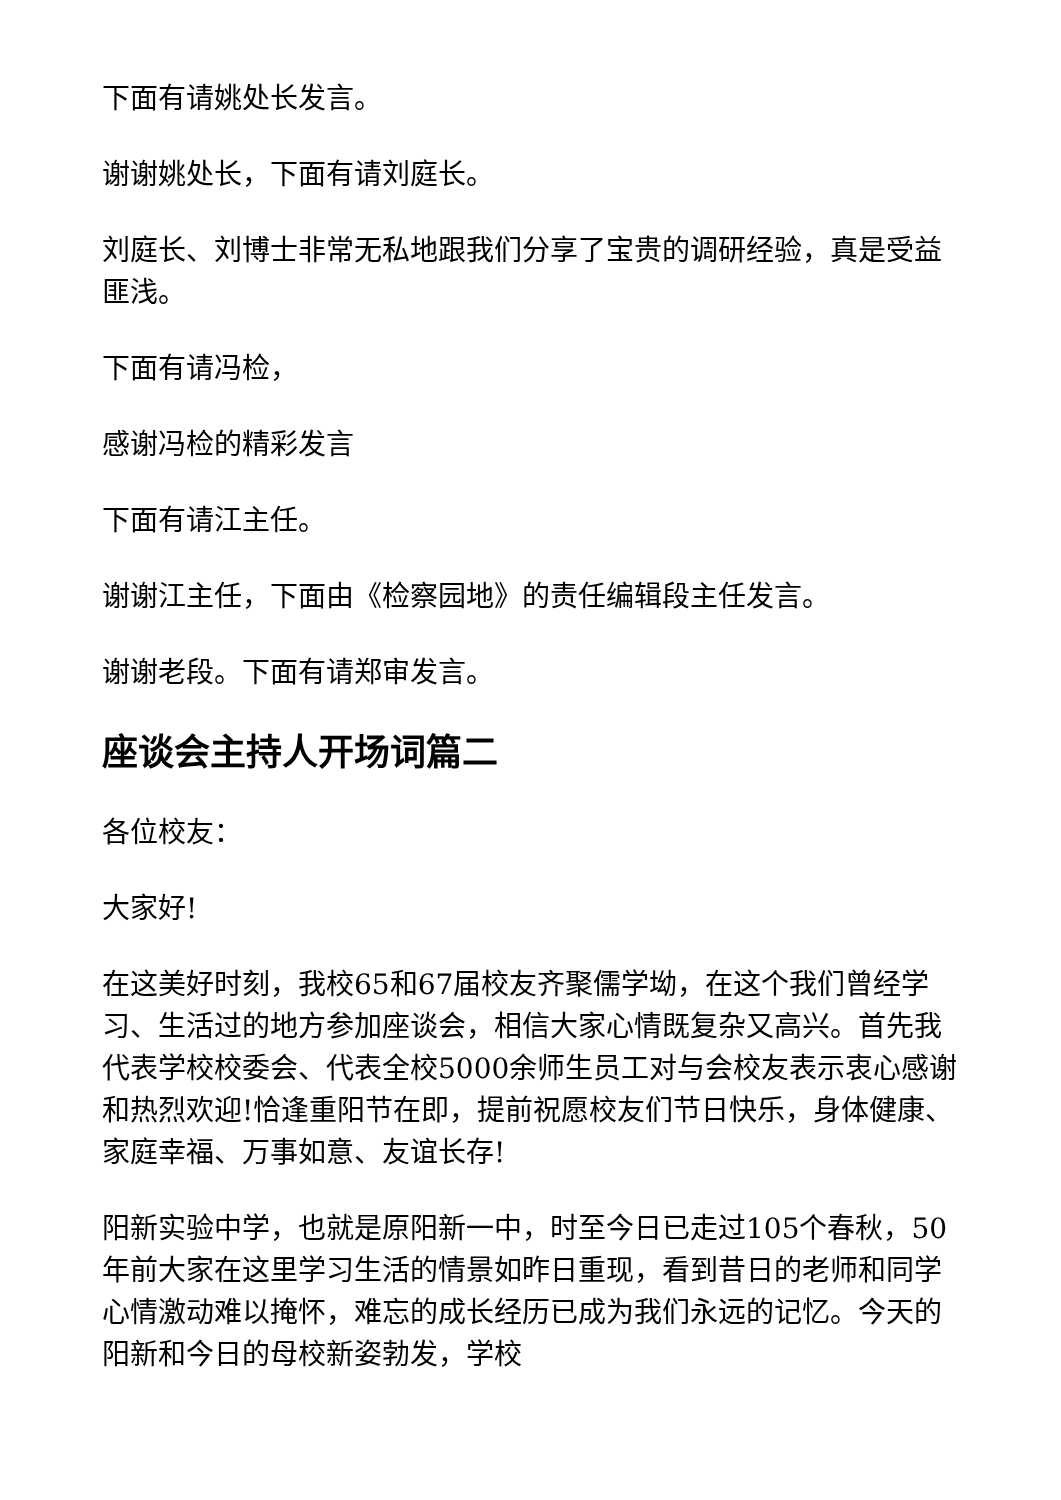下面有请姚处长发言。
谢谢姚处长，下面有请刘庭长。
刘庭长、刘博士非常无私地跟我们分享了宝贵的调研经验，真是受益匪浅。
下面有请冯检，
感谢冯检的精彩发言
下面有请江主任。
谢谢江主任，下面由《检察园地》的责任编辑段主任发言。
谢谢老段。下面有请郑审发言。
座谈会主持人开场词篇二
各位校友：
大家好!
在这美好时刻，我校65和67届校友齐聚儒学坳，在这个我们曾经学习、生活过的地方参加座谈会，相信大家心情既复杂又高兴。首先我代表学校校委会、代表全校5000余师生员工对与会校友表示衷心感谢和热烈欢迎!恰逢重阳节在即，提前祝愿校友们节日快乐，身体健康、家庭幸福、万事如意、友谊长存!
阳新实验中学，也就是原阳新一中，时至今日已走过105个春秋，50年前大家在这里学习生活的情景如昨日重现，看到昔日的老师和同学心情激动难以掩怀，难忘的成长经历已成为我们永远的记忆。今天的阳新和今日的母校新姿勃发，学校